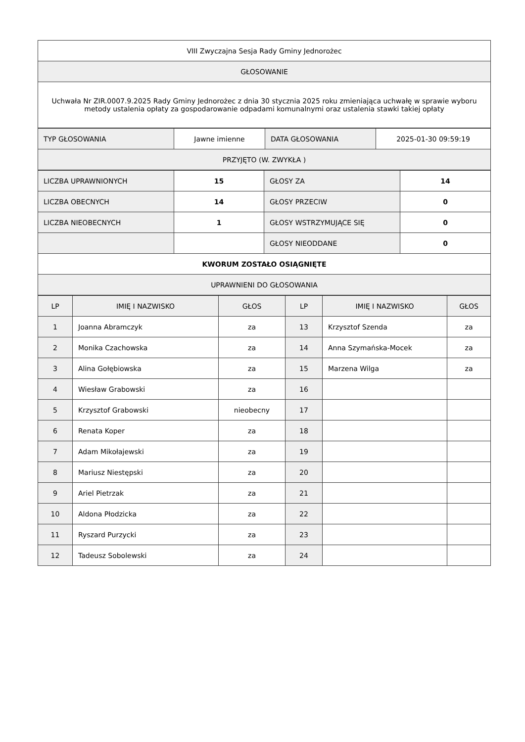| VIII Zwyczajna Sesja Rady Gminy Jednorożec |
| GŁOSOWANIE |
| Uchwała Nr ZIR.0007.9.2025 Rady Gminy Jednorożec z dnia 30 stycznia 2025 roku zmieniająca uchwałę w sprawie wyboru metody ustalenia opłaty za gospodarowanie odpadami komunalnymi oraz ustalenia stawki takiej opłaty |
| TYP GŁOSOWANIA | Jawne imienne | DATA GŁOSOWANIA | 2025-01-30 09:59:19 |
| PRZYJĘTO (W. ZWYKŁA ) | | | |
| LICZBA UPRAWNIONYCH | 15 | GŁOSY ZA | 14 |
| LICZBA OBECNYCH | 14 | GŁOSY PRZECIW | 0 |
| LICZBA NIEOBECNYCH | 1 | GŁOSY WSTRZYMUJĄCE SIĘ | 0 |
| | | GŁOSY NIEODDANE | 0 |
| KWORUM ZOSTAŁO OSIĄGNIĘTE | | | |
| UPRAWNIENI DO GŁOSOWANIA | | | |
| LP | IMIĘ I NAZWISKO | GŁOS | LP | IMIĘ I NAZWISKO | GŁOS |
| --- | --- | --- | --- | --- | --- |
| 1 | Joanna Abramczyk | za | 13 | Krzysztof Szenda | za |
| 2 | Monika Czachowska | za | 14 | Anna Szymańska-Mocek | za |
| 3 | Alina Gołębiowska | za | 15 | Marzena Wilga | za |
| 4 | Wiesław Grabowski | za | 16 | | |
| 5 | Krzysztof Grabowski | nieobecny | 17 | | |
| 6 | Renata Koper | za | 18 | | |
| 7 | Adam Mikołajewski | za | 19 | | |
| 8 | Mariusz Niestępski | za | 20 | | |
| 9 | Ariel Pietrzak | za | 21 | | |
| 10 | Aldona Płodzicka | za | 22 | | |
| 11 | Ryszard Purzycki | za | 23 | | |
| 12 | Tadeusz Sobolewski | za | 24 | | |